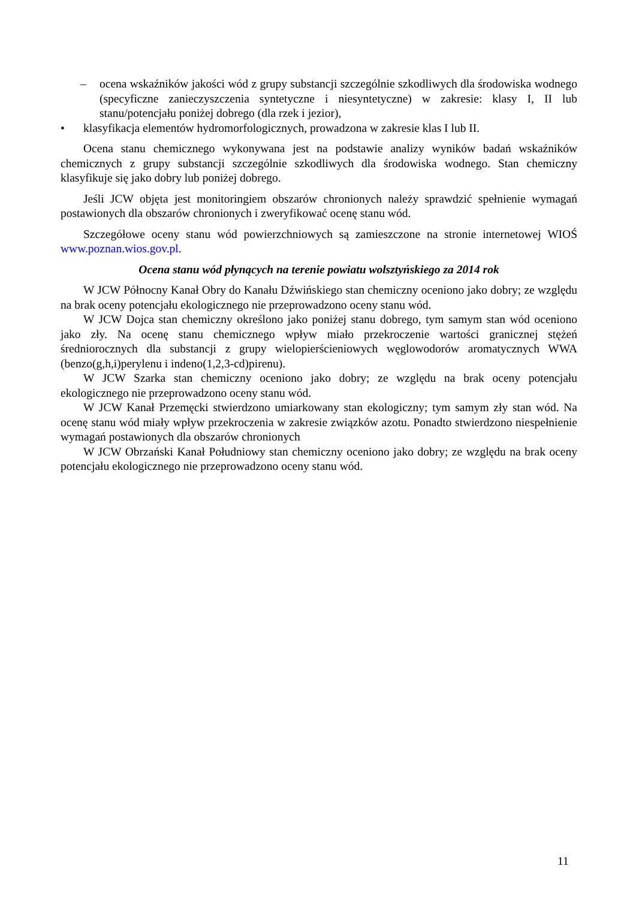– ocena wskaźników jakości wód z grupy substancji szczególnie szkodliwych dla środowiska wodnego (specyficzne zanieczyszczenia syntetyczne i niesyntetyczne) w zakresie: klasy I, II lub stanu/potencjału poniżej dobrego (dla rzek i jezior),
• klasyfikacja elementów hydromorfologicznych, prowadzona w zakresie klas I lub II.
Ocena stanu chemicznego wykonywana jest na podstawie analizy wyników badań wskaźników chemicznych z grupy substancji szczególnie szkodliwych dla środowiska wodnego. Stan chemiczny klasyfikuje się jako dobry lub poniżej dobrego.
Jeśli JCW objęta jest monitoringiem obszarów chronionych należy sprawdzić spełnienie wymagań postawionych dla obszarów chronionych i zweryfikować ocenę stanu wód.
Szczegółowe oceny stanu wód powierzchniowych są zamieszczone na stronie internetowej WIOŚ www.poznan.wios.gov.pl.
Ocena stanu wód płynących na terenie powiatu wolsztyńskiego za 2014 rok
W JCW Północny Kanał Obry do Kanału Dźwińskiego stan chemiczny oceniono jako dobry; ze względu na brak oceny potencjału ekologicznego nie przeprowadzono oceny stanu wód.
W JCW Dojca stan chemiczny określono jako poniżej stanu dobrego, tym samym stan wód oceniono jako zły. Na ocenę stanu chemicznego wpływ miało przekroczenie wartości granicznej stężeń średniorocznych dla substancji z grupy wielopierścieniowych węglowodorów aromatycznych WWA (benzo(g,h,i)perylenu i indeno(1,2,3-cd)pirenu).
W JCW Szarka stan chemiczny oceniono jako dobry; ze względu na brak oceny potencjału ekologicznego nie przeprowadzono oceny stanu wód.
W JCW Kanał Przemęcki stwierdzono umiarkowany stan ekologiczny; tym samym zły stan wód. Na ocenę stanu wód miały wpływ przekroczenia w zakresie związków azotu. Ponadto stwierdzono niespełnienie wymagań postawionych dla obszarów chronionych
W JCW Obrzański Kanał Południowy stan chemiczny oceniono jako dobry; ze względu na brak oceny potencjału ekologicznego nie przeprowadzono oceny stanu wód.
11